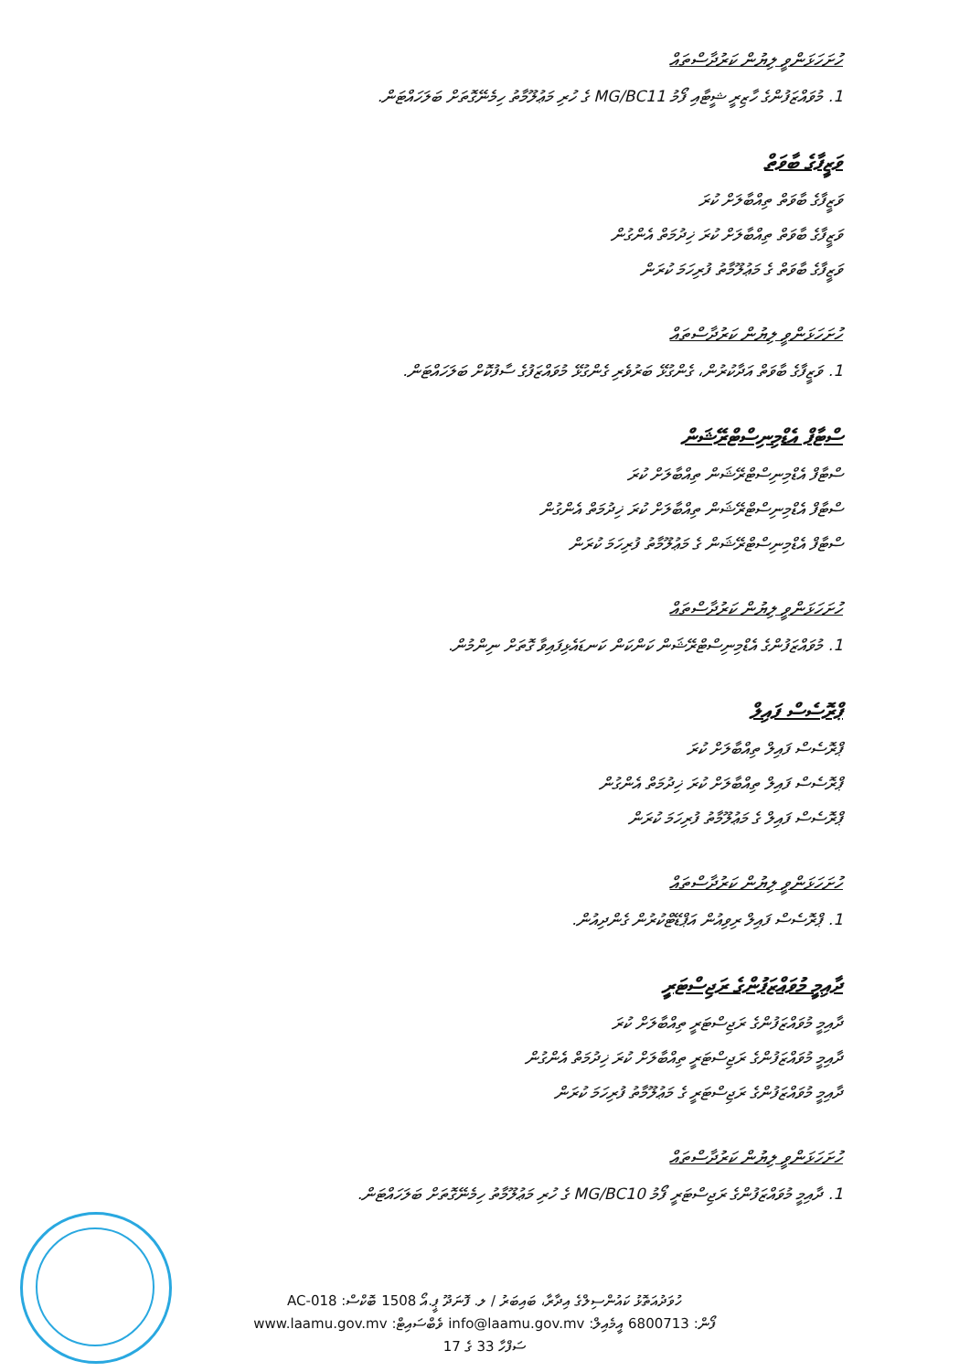ހުށަހަޅަންވީ ލިޔުން ކަރުދާސްތައް
1. މުވައްޒަފުންގެ ހާޒިރީ ޝީޓާއި ފޯމު MG/BC11 ގެ ހުރި މަޢުލޫމާތު ހިމެނޭގޮތަށް ބަލަހައްޓަން.
ވަޒީފާގެ ބާވަތް
ވަޒީފާގެ ބާވަތް ތިއްބާލަށް ކުރަ
ވަޒީފާގެ ބާވަތް ތިއްބާލަށް ކުރަ ޚިދުމަތް އެންގުން
ވަޒީފާގެ ބާވަތް ގެ މަޢުލޫމާތު ފުރިހަމަ ކުރަން
ހުށަހަޅަންވީ ލިޔުން ކަރުދާސްތައް
1. ވަޒީފާގެ ބާވަތް އަދާކުރުން، ގެންގުޅޭ ބަރުވެރި ގެންގުޅޭ މުވައްޒަފުގެ ސާފުކޮށް ބަލަހައްޓަން.
ސްޓާފް އެޑްމިނިސްޓްރޭޝަން
ސްޓާފް އެޑްމިނިސްޓްރޭޝަން ތިއްބާލަށް ކުރަ
ސްޓާފް އެޑްމިނިސްޓްރޭޝަން ތިއްބާލަށް ކުރަ ޚިދުމަތް އެންގުން
ސްޓާފް އެޑްމިނިސްޓްރޭޝަން ގެ މަޢުލޫމާތު ފުރިހަމަ ކުރަން
ހުށަހަޅަންވީ ލިޔުން ކަރުދާސްތައް
1. މުވައްޒަފުންގެ އެޑްމިނިސްޓްރޭޝަން ކަންކަން ކަނޑައެޅިފައިވާ ގޮތަށް ނިންމުން.
ޕްރޮސެސް ފައިލް
ޕްރޮސެސް ފައިލް ތިއްބާލަށް ކުރަ
ޕްރޮސެސް ފައިލް ތިއްބާލަށް ކުރަ ޚިދުމަތް އެންގުން
ޕްރޮސެސް ފައިލް ގެ މަޢުލޫމާތު ފުރިހަމަ ކުރަން
ހުށަހަޅަންވީ ލިޔުން ކަރުދާސްތައް
1. ޕްރޮސެސް ފައިލް ރިވިއުން އަޕްޑޭޓްކުރުން ގެންދިއުން.
ދާއިމީ މުވައްޒަފުންގެ ރަޖިސްޓަރީ
ދާއިމީ މުވައްޒަފުންގެ ރަޖިސްޓަރީ ތިއްބާލަށް ކުރަ
ދާއިމީ މުވައްޒަފުންގެ ރަޖިސްޓަރީ ތިއްބާލަށް ކުރަ ޚިދުމަތް އެންގުން
ދާއިމީ މުވައްޒަފުންގެ ރަޖިސްޓަރީ ގެ މަޢުލޫމާތު ފުރިހަމަ ކުރަން
ހުށަހަޅަންވީ ލިޔުން ކަރުދާސްތައް
1. ދާއިމީ މުވައްޒަފުންގެ ރަޖިސްޓަރީ ފޯމު MG/BC10 ގެ ހުރި މަޢުލޫމާތު ހިމެނޭގޮތަށް ބަލަހައްޓަން.
ހުވަދުއަތޮޅު ކައުންސިލްގެ އިދާރާ، ބައިބަރު / ލ. ފޮނަދޫ ޕީ.އޯ 1508 ބޮކްސް: AC-018
ފޯން: 6800713 އީމެއިލް: info@laamu.gov.mv ވެބްސައިޓް: www.laamu.gov.mv
ސަފްހާ 33 ގެ 17